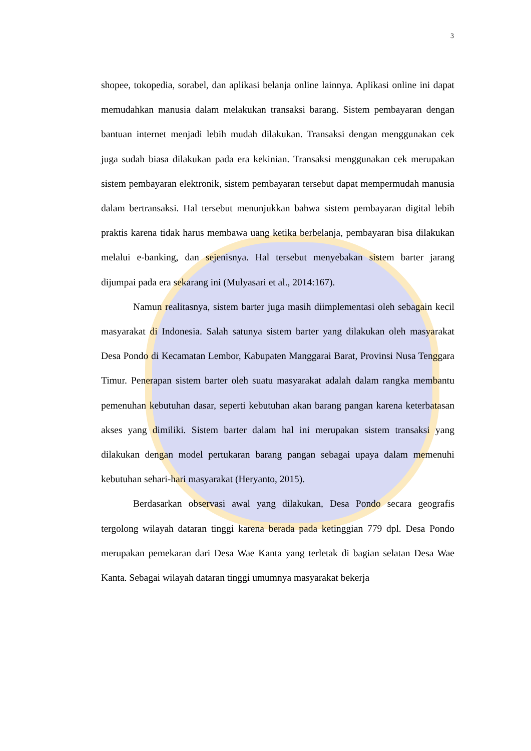3
shopee, tokopedia, sorabel, dan aplikasi belanja online lainnya. Aplikasi online ini dapat memudahkan manusia dalam melakukan transaksi barang. Sistem pembayaran dengan bantuan internet menjadi lebih mudah dilakukan. Transaksi dengan menggunakan cek juga sudah biasa dilakukan pada era kekinian. Transaksi menggunakan cek merupakan sistem pembayaran elektronik, sistem pembayaran tersebut dapat mempermudah manusia dalam bertransaksi. Hal tersebut menunjukkan bahwa sistem pembayaran digital lebih praktis karena tidak harus membawa uang ketika berbelanja, pembayaran bisa dilakukan melalui e-banking, dan sejenisnya. Hal tersebut menyebakan sistem barter jarang dijumpai pada era sekarang ini (Mulyasari et al., 2014:167).
Namun realitasnya, sistem barter juga masih diimplementasi oleh sebagain kecil masyarakat di Indonesia. Salah satunya sistem barter yang dilakukan oleh masyarakat Desa Pondo di Kecamatan Lembor, Kabupaten Manggarai Barat, Provinsi Nusa Tenggara Timur. Penerapan sistem barter oleh suatu masyarakat adalah dalam rangka membantu pemenuhan kebutuhan dasar, seperti kebutuhan akan barang pangan karena keterbatasan akses yang dimiliki. Sistem barter dalam hal ini merupakan sistem transaksi yang dilakukan dengan model pertukaran barang pangan sebagai upaya dalam memenuhi kebutuhan sehari-hari masyarakat (Heryanto, 2015).
Berdasarkan observasi awal yang dilakukan, Desa Pondo secara geografis tergolong wilayah dataran tinggi karena berada pada ketinggian 779 dpl. Desa Pondo merupakan pemekaran dari Desa Wae Kanta yang terletak di bagian selatan Desa Wae Kanta. Sebagai wilayah dataran tinggi umumnya masyarakat bekerja